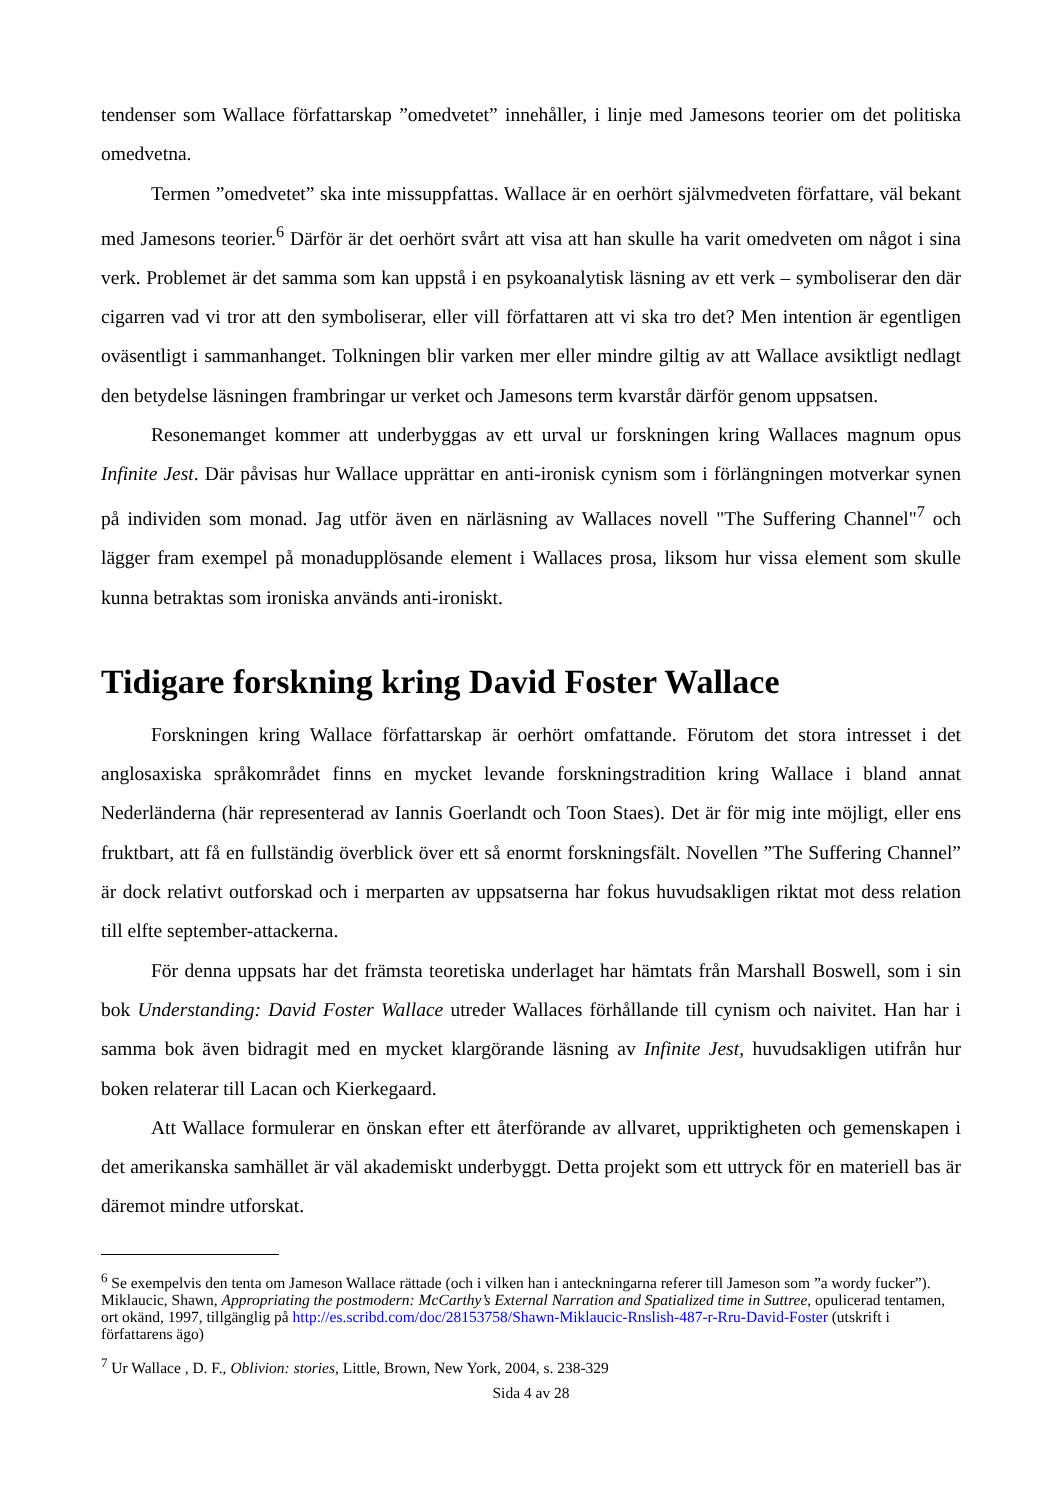tendenser som Wallace författarskap ”omedvetet” innehåller, i linje med Jamesons teorier om det politiska omedvetna.
Termen ”omedvetet” ska inte missuppfattas. Wallace är en oerhört självmedveten författare, väl bekant med Jamesons teorier.<sup>6</sup> Därför är det oerhört svårt att visa att han skulle ha varit omedveten om något i sina verk. Problemet är det samma som kan uppstå i en psykoanalytisk läsning av ett verk – symboliserar den där cigarren vad vi tror att den symboliserar, eller vill författaren att vi ska tro det? Men intention är egentligen oväsentligt i sammanhanget. Tolkningen blir varken mer eller mindre giltig av att Wallace avsiktligt nedlagt den betydelse läsningen frambringar ur verket och Jamesons term kvarstår därför genom uppsatsen.
Resonemanget kommer att underbyggas av ett urval ur forskningen kring Wallaces magnum opus Infinite Jest. Där påvisas hur Wallace upprättar en anti-ironisk cynism som i förlängningen motverkar synen på individen som monad. Jag utför även en närläsning av Wallaces novell "The Suffering Channel"<sup>7</sup> och lägger fram exempel på monadupplösande element i Wallaces prosa, liksom hur vissa element som skulle kunna betraktas som ironiska används anti-ironiskt.
Tidigare forskning kring David Foster Wallace
Forskningen kring Wallace författarskap är oerhört omfattande. Förutom det stora intresset i det anglosaxiska språkområdet finns en mycket levande forskningstradition kring Wallace i bland annat Nederländerna (här representerad av Iannis Goerlandt och Toon Staes). Det är för mig inte möjligt, eller ens fruktbart, att få en fullständig överblick över ett så enormt forskningsfält. Novellen ”The Suffering Channel” är dock relativt outforskad och i merparten av uppsatserna har fokus huvudsakligen riktat mot dess relation till elfte september-attackerna.
För denna uppsats har det främsta teoretiska underlaget har hämtats från Marshall Boswell, som i sin bok Understanding: David Foster Wallace utreder Wallaces förhållande till cynism och naivitet. Han har i samma bok även bidragit med en mycket klargörande läsning av Infinite Jest, huvudsakligen utifrån hur boken relaterar till Lacan och Kierkegaard.
Att Wallace formulerar en önskan efter ett återförande av allvaret, uppriktigheten och gemenskapen i det amerikanska samhället är väl akademiskt underbyggt. Detta projekt som ett uttryck för en materiell bas är däremot mindre utforskat.
<sup>6</sup> Se exempelvis den tenta om Jameson Wallace rättade (och i vilken han i anteckningarna referer till Jameson som ”a wordy fucker”). Miklaucic, Shawn, Appropriating the postmodern: McCarthy’s External Narration and Spatialized time in Suttree, opulicerad tentamen, ort okänd, 1997, tillgänglig på http://es.scribd.com/doc/28153758/Shawn-Miklaucic-Rnslish-487-r-Rru-David-Foster (utskrift i författarens ägo)
<sup>7</sup> Ur Wallace , D. F., Oblivion: stories, Little, Brown, New York, 2004, s. 238-329
Sida 4 av 28